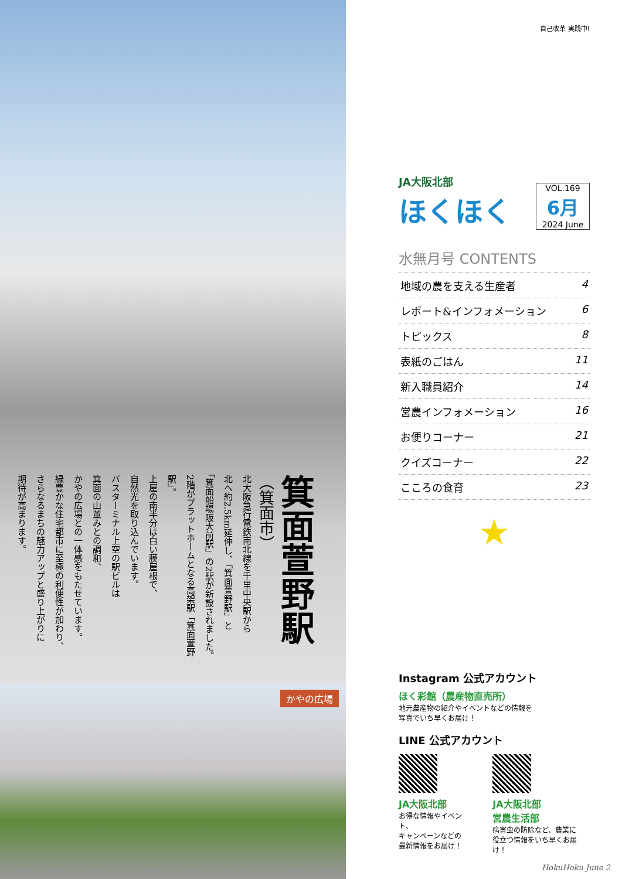箕面萱野駅
（箕面市）
北大阪急行電鉄南北線を千里中央駅から
北へ約2.5km延伸し、「箕面萱野駅」と
「箕面船場阪大前駅」の2駅が新設されました。
2階がプラットホームとなる高架駅「箕面萱野駅」。
上屋の南半分は白い膜屋根で、
自然光を取り込んでいます。
バスターミナル上空の駅ビルは
箕面の山並みとの調和、
かやの広場との一体感をもたせています。
緑豊かな住宅都市に至極の利便性が加わり、
さらなるまちの魅力アップと盛り上がりに
期待が高まります。
かやの広場
自己改革 実践中!
JA大阪北部
ほくほく
VOL.169
6月
2024 June
水無月号 CONTENTS
地域の農を支える生産者 4
レポート&インフォメーション 6
トピックス 8
表紙のごはん 11
新入職員紹介 14
営農インフォメーション 16
お便りコーナー 21
クイズコーナー 22
こころの食育 23
★
Instagram 公式アカウント
ほく彩館（農産物直売所）
地元農産物の紹介やイベントなどの情報を
写真でいち早くお届け！
LINE 公式アカウント
JA大阪北部
お得な情報やイベント、
キャンペーンなどの
最新情報をお届け！
JA大阪北部
営農生活部
病害虫の防除など、農業に
役立つ情報をいち早くお届け！
HokuHoku June 2